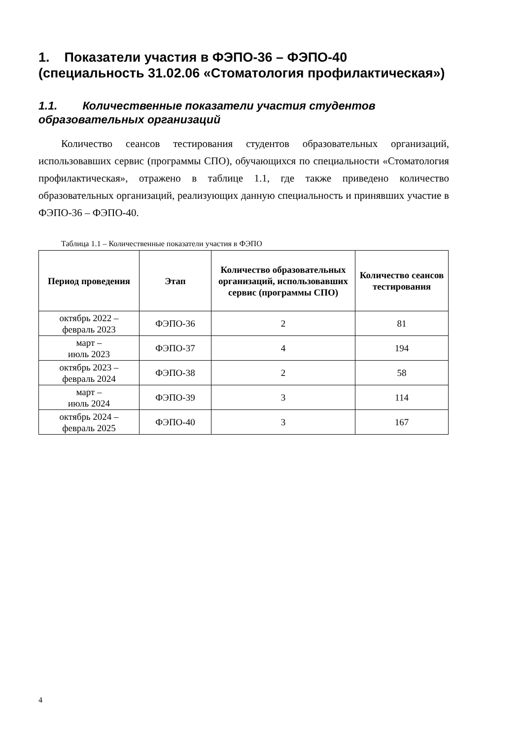1. Показатели участия в ФЭПО-36 – ФЭПО-40 (специальность 31.02.06 «Стоматология профилактическая»)
1.1. Количественные показатели участия студентов образовательных организаций
Количество сеансов тестирования студентов образовательных организаций, использовавших сервис (программы СПО), обучающихся по специальности «Стоматология профилактическая», отражено в таблице 1.1, где также приведено количество образовательных организаций, реализующих данную специальность и принявших участие в ФЭПО-36 – ФЭПО-40.
Таблица 1.1 – Количественные показатели участия в ФЭПО
| Период проведения | Этап | Количество образовательных организаций, использовавших сервис (программы СПО) | Количество сеансов тестирования |
| --- | --- | --- | --- |
| октябрь 2022 – февраль 2023 | ФЭПО-36 | 2 | 81 |
| март – июль 2023 | ФЭПО-37 | 4 | 194 |
| октябрь 2023 – февраль 2024 | ФЭПО-38 | 2 | 58 |
| март – июль 2024 | ФЭПО-39 | 3 | 114 |
| октябрь 2024 – февраль 2025 | ФЭПО-40 | 3 | 167 |
4